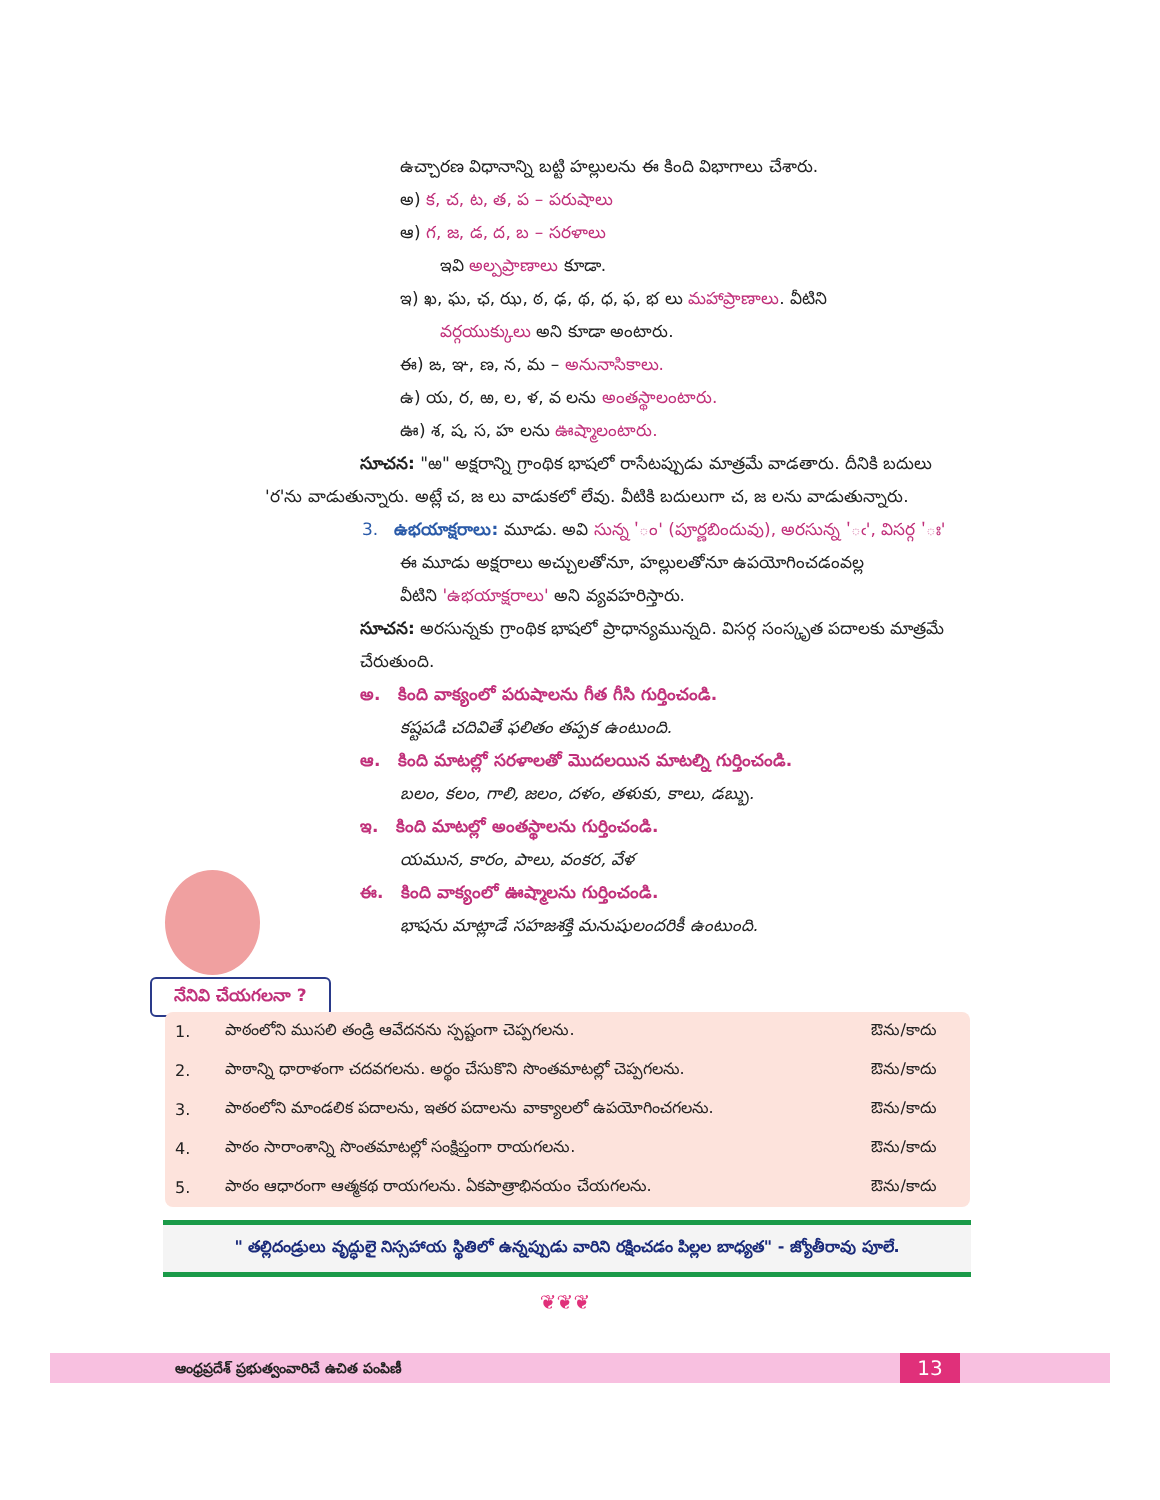ఉచ్చారణ విధానాన్ని బట్టి హల్లులను ఈ కింది విభాగాలు చేశారు.
అ) క, చ, ట, త, ప – పరుషాలు
ఆ) గ, జ, డ, ద, బ – సరళాలు
ఇవి అల్పప్రాణాలు కూడా.
ఇ) ఖ, ఘ, ఛ, ఝ, ఠ, ఢ, థ, ధ, ఫ, భ లు మహాప్రాణాలు. వీటిని
వర్గయుక్కులు అని కూడా అంటారు.
ఈ) ఙ, ఞ, ణ, న, మ – అనునాసికాలు.
ఉ) య, ర, ఱ, ల, ళ, వ లను అంతస్థాలంటారు.
ఊ) శ, ష, స, హ లను ఊష్మాలంటారు.
సూచన: "ఱ" అక్షరాన్ని గ్రాంథిక భాషలో రాసేటప్పుడు మాత్రమే వాడతారు. దీనికి బదులు 'ర'ను వాడుతున్నారు. అట్లే చ, జ లు వాడుకలో లేవు. వీటికి బదులుగా చ, జ లను వాడుతున్నారు.
3. ఉభయాక్షరాలు: మూడు. అవి సున్న 'ం' (పూర్ణబిందువు), అరసున్న 'ఁ', విసర్గ 'ః'
ఈ మూడు అక్షరాలు అచ్చులతోనూ, హల్లులతోనూ ఉపయోగించడంవల్ల
వీటిని 'ఉభయాక్షరాలు' అని వ్యవహరిస్తారు.
సూచన: అరసున్నకు గ్రాంథిక భాషలో ప్రాధాన్యమున్నది. విసర్గ సంస్కృత పదాలకు మాత్రమే చేరుతుంది.
అ. కింది వాక్యంలో పరుషాలను గీత గీసి గుర్తించండి.
కష్టపడి చదివితే ఫలితం తప్పక ఉంటుంది.
ఆ. కింది మాటల్లో సరళాలతో మొదలయిన మాటల్ని గుర్తించండి.
బలం, కలం, గాలి, జలం, దళం, తళుకు, కాలు, డబ్బు.
ఇ. కింది మాటల్లో అంతస్థాలను గుర్తించండి.
యమున, కారం, పాలు, వంకర, వేళ
ఈ. కింది వాక్యంలో ఊష్మాలను గుర్తించండి.
భాషను మాట్లాడే సహజశక్తి మనుషులందరికీ ఉంటుంది.
నేనివి చేయగలనా ?
| 1. | పాఠంలోని ముసలి తండ్రి ఆవేదనను స్పష్టంగా చెప్పగలను. | ఔను/కాదు |
| 2. | పాఠాన్ని ధారాళంగా చదవగలను. అర్థం చేసుకొని సొంతమాటల్లో చెప్పగలను. | ఔను/కాదు |
| 3. | పాఠంలోని మాండలిక పదాలను, ఇతర పదాలను వాక్యాలలో ఉపయోగించగలను. | ఔను/కాదు |
| 4. | పాఠం సారాంశాన్ని సొంతమాటల్లో సంక్షిప్తంగా రాయగలను. | ఔను/కాదు |
| 5. | పాఠం ఆధారంగా ఆత్మకథ రాయగలను. ఏకపాత్రాభినయం చేయగలను. | ఔను/కాదు |
" తల్లిదండ్రులు వృద్ధులై నిస్సహాయ స్థితిలో ఉన్నప్పుడు వారిని రక్షించడం పిల్లల బాధ్యత" - జ్యోతీరావు పూలే.
❦❦❦
ఆంధ్రప్రదేశ్ ప్రభుత్వంవారిచే ఉచిత పంపిణీ 13